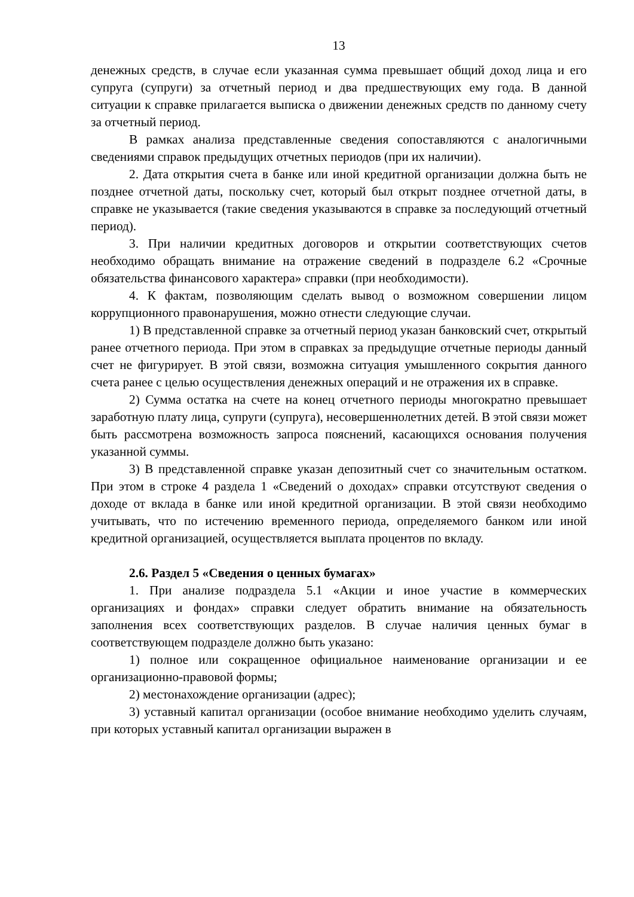13
денежных средств, в случае если указанная сумма превышает общий доход лица и его супруга (супруги) за отчетный период и два предшествующих ему года. В данной ситуации к справке прилагается выписка о движении денежных средств по данному счету за отчетный период.
В рамках анализа представленные сведения сопоставляются с аналогичными сведениями справок предыдущих отчетных периодов (при их наличии).
2. Дата открытия счета в банке или иной кредитной организации должна быть не позднее отчетной даты, поскольку счет, который был открыт позднее отчетной даты, в справке не указывается (такие сведения указываются в справке за последующий отчетный период).
3. При наличии кредитных договоров и открытии соответствующих счетов необходимо обращать внимание на отражение сведений в подразделе 6.2 «Срочные обязательства финансового характера» справки (при необходимости).
4. К фактам, позволяющим сделать вывод о возможном совершении лицом коррупционного правонарушения, можно отнести следующие случаи.
1) В представленной справке за отчетный период указан банковский счет, открытый ранее отчетного периода. При этом в справках за предыдущие отчетные периоды данный счет не фигурирует. В этой связи, возможна ситуация умышленного сокрытия данного счета ранее с целью осуществления денежных операций и не отражения их в справке.
2) Сумма остатка на счете на конец отчетного периоды многократно превышает заработную плату лица, супруги (супруга), несовершеннолетних детей. В этой связи может быть рассмотрена возможность запроса пояснений, касающихся основания получения указанной суммы.
3) В представленной справке указан депозитный счет со значительным остатком. При этом в строке 4 раздела 1 «Сведений о доходах» справки отсутствуют сведения о доходе от вклада в банке или иной кредитной организации. В этой связи необходимо учитывать, что по истечению временного периода, определяемого банком или иной кредитной организацией, осуществляется выплата процентов по вкладу.
2.6. Раздел 5 «Сведения о ценных бумагах»
1. При анализе подраздела 5.1 «Акции и иное участие в коммерческих организациях и фондах» справки следует обратить внимание на обязательность заполнения всех соответствующих разделов. В случае наличия ценных бумаг в соответствующем подразделе должно быть указано:
1) полное или сокращенное официальное наименование организации и ее организационно-правовой формы;
2) местонахождение организации (адрес);
3) уставный капитал организации (особое внимание необходимо уделить случаям, при которых уставный капитал организации выражен в